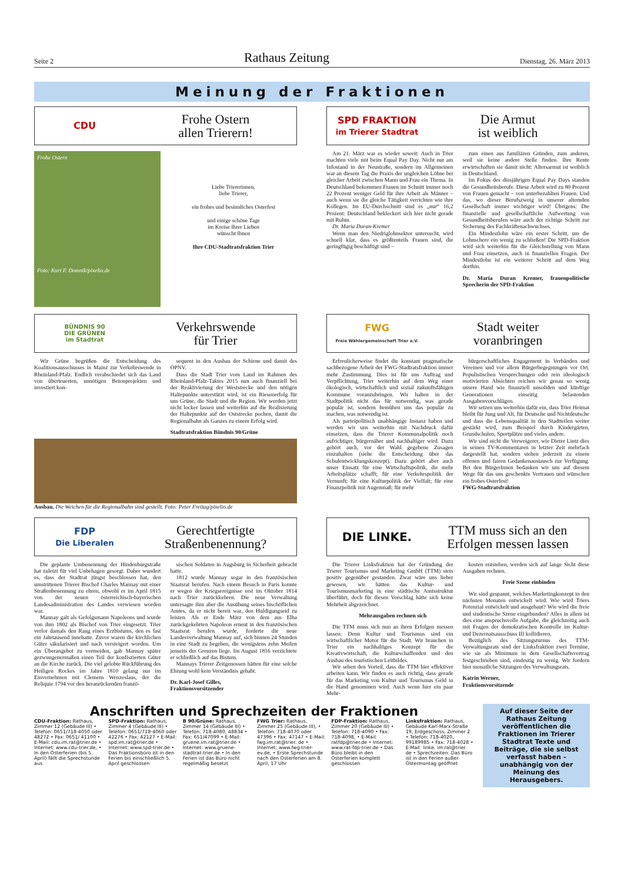Seite 2 Rathaus Zeitung Dienstag, 26. März 2013
Meinung der Fraktionen
CDU
Frohe Ostern
allen Trierern!
Frohe Ostern
Foto: Kurt F. Domnik/pixelio.de
Liebe Triererinnen,
liebe Trierer,
ein frohes und besinnliches Osterfest
und einige schöne Tage
im Kreise Ihrer Lieben
wünscht Ihnen
Ihre CDU-Stadtratsfraktion Trier
SPD FRAKTION
im Trierer Stadtrat
Die Armut
ist weiblich
Am 21. März war es wieder soweit: Auch in Trier machten viele mit beim Equal Pay Day. Nicht nur am Infostand in der Neustraße, sondern im Allgemeinen war an diesem Tag die Praxis der ungleichen Löhne bei gleicher Arbeit zwischen Mann und Frau ein Thema. In Deutschland bekommen Frauen im Schnitt immer noch 22 Prozent weniger Geld für ihre Arbeit als Männer – auch wenn sie die gleiche Tätigkeit verrichten wie ihre Kollegen. Im EU-Durchschnitt sind es „nur“ 16,2 Prozent: Deutschland bekleckert sich hier nicht gerade mit Ruhm.
Dr. Maria Duran-Kremer
Wenn man den Niedriglohnsektor untersucht, wird schnell klar, dass es größtenteils Frauen sind, die geringfügig beschäftigt sind –
zum einen aus familiären Gründen, zum anderen, weil sie keine andere Stelle finden. Ihre Rente erwirtschaften sie damit nicht: Altersarmut ist weiblich in Deutschland.
Im Fokus des diesjährigen Equal Pay Days standen die Gesundheitsberufe. Diese Arbeit wird zu 80 Prozent von Frauen gemacht – von unterbezahlten Frauen. Und das, wo dieser Berufszweig in unserer alternden Gesellschaft immer wichtiger wird! Übrigens: Die finanzielle und gesellschaftliche Aufwertung von Gesundheitsberufen wäre auch der richtige Schritt zur Sicherung des Fachkräftenachwuchses.
Ein Mindestlohn wäre ein erster Schritt, um die Lohnschere ein wenig zu schließen! Die SPD-Fraktion wird sich weiterhin für die Gleichstellung von Mann und Frau einsetzen, auch in finanziellen Fragen. Der Mindestlohn ist ein weiterer Schritt auf dem Weg dorthin.
Dr. Maria Duran Kremer, frauenpolitische Sprecherin der SPD-Fraktion
BÜNDNIS 90
DIE GRÜNEN
im Stadtrat
Verkehrswende
für Trier
Wir Grüne begrüßen die Entscheidung des Koalitionsausschusses in Mainz zur Verkehrswende in Rheinland-Pfalz. Endlich verabschiedet sich das Land von überteuerten, unnötigen Betonprojekten und investiert kon-
sequent in den Ausbau der Schiene und damit des ÖPNV.
Dass die Stadt Trier vom Land im Rahmen des Rheinland-Pfalz-Taktes 2015 nun auch finanziell bei der Reaktivierung der Weststrecke und den nötigen Haltepunkte unterstützt wird, ist ein Riesenerfolg für uns Grüne, die Stadt und die Region. Wir werden jetzt nicht locker lassen und weiterhin auf die Realisierung der Haltepunkte auf der Oststrecke pochen, damit die Regionalbahn als Ganzes zu einem Erfolg wird.
Stadtratsfraktion Bündnis 90/Grüne
Ausbau. Die Weichen für die Regionalbahn sind gestellt. Foto: Peter Freitag/pixelio.de
FWG
Freie Wählergemeinschaft Trier e.V.
Stadt weiter
voranbringen
Erfreulicherweise findet die konstant pragmatische sachbezogene Arbeit der FWG-Stadtratsfraktion immer mehr Zustimmung. Dies ist für uns Auftrag und Verpflichtung, Trier weiterhin auf dem Weg einer ökologisch, wirtschaftlich und sozial zukunftsfähigen Kommune voranzubringen. Wir halten in der Stadtpolitik nicht das für notwendig, was gerade populär ist, sondern bemühen uns das populär zu machen, was notwendig ist.
Als parteipolitisch unabhängige Instanz haben und werden wir uns weiterhin mit Nachdruck dafür einsetzen, dass die Trierer Kommunalpolitik noch aufrichtiger, bürgernäher und nachhaltiger wird. Dazu gehört auch, vor der Wahl gegebene Zusagen einzuhalten (siehe die Entscheidung über das Schulentwicklungskonzept). Dazu gehört aber auch unser Einsatz für eine Wirtschaftspolitik, die mehr Arbeitsplätze schafft; für eine Verkehrspolitik der Vernunft; für eine Kulturpolitik der Vielfalt; für eine Finanzpolitik mit Augenmaß; für mehr
bürgerschaftliches Engagement in Verbänden und Vereinen und vor allem Bürgerbegegnungen vor Ort. Populistischen Versprechungen oder rein ideologisch motivierten Absichten reichen wir genau so wenig unsere Hand wie finanziell unsoliden und künftige Generationen einseitig belastenden Ausgabenvorschlägen.
Wir setzen uns weiterhin dafür ein, dass Trier Heimat bleibt für Jung und Alt, für Deutsche und Nichtdeutsche und dass die Lebensqualität in den Stadtteilen weiter gestärkt wird, zum Beispiel durch Kindergärten, Grundschulen, Sportplätze und vieles andere.
Wir sind nicht die Verweigerer, wie Dieter Lintz dies in seinen TV-Kommentaren in letzter Zeit mehrfach dargestellt hat, sondern stehen jederzeit zu einem offenen und fairen Gedankenaustausch zur Verfügung. Bei den BürgerInnen bedanken wir uns auf diesem Wege für das uns geschenkte Vertrauen und wünschen ein frohes Osterfest!
FWG-Stadtratsfraktion
FDP
Die Liberalen
Gerechtfertigte
Straßenbenennung?
Die geplante Umbenennung der Hindenburgstraße hat zuletzt für viel Unbehagen gesorgt. Daher wundert es, dass der Stadtrat jüngst beschlossen hat, den umstrittenen Trierer Bischof Charles Mannay mit einer Straßenbenennung zu ehren, obwohl er im April 1815 von der neuen österreichisch-bayerischen Landesadministration des Landes verwiesen worden war.
Mannay galt als Gefolgsmann Napoleons und wurde von ihm 1802 als Bischof von Trier eingesetzt. Trier verlor damals den Rang eines Erzbistums, den es fast ein Jahrtausend innehatte. Zuvor waren die kirchlichen Güter säkularisiert und nach versteigert worden. Um ein Überangebot zu vermeiden, gab Mannay später gezwungenermaßen einen Teil der konfiszierten Güter an die Kirche zurück. Die viel gelobte Rückführung des Heiligen Rockes im Jahre 1810 gelang nur im Einvernehmen mit Clemens Wenzeslaus, der die Reliquie 1794 vor den heranrückenden franzö-
sischen Soldaten in Augsburg in Sicherheit gebracht hatte.
1812 wurde Mannay sogar in den französischen Staatsrat berufen. Nach einem Besuch in Paris konnte er wegen der Kriegsereignisse erst im Oktober 1814 nach Trier zurückkehren. Die neue Verwaltung untersagte ihm aber die Ausübung seines bischöflichen Amtes, da er nicht bereit war, den Huldigungseid zu leisten. Als er Ende März von dem aus Elba zurückgekehrten Napoleon erneut in den französischen Staatsrat berufen wurde, forderte die neue Landesverwaltung Mannay auf, sich binnen 24 Stunden in eine Stadt zu begeben, die wenigstens zehn Meilen jenseits der Grenzen liege. Im August 1816 verzichtete er schließlich auf das Bistum.
Mannays Trierer Zeitgenossen hätten für eine solche Ehrung wohl kein Verständnis gehabt.
Dr. Karl-Josef Gilles,
Fraktionsvorsitzender
DIE LINKE.
TTM muss sich an den
Erfolgen messen lassen
Die Trierer Linksfraktion hat der Gründung der Trierer Tourismus und Marketing GmbH (TTM) stets positiv gegenüber gestanden. Zwar wäre uns lieber gewesen, wir hätten das Kultur- und Tourismusmarketing in eine städtische Amtsstruktur überführt, doch für diesen Vorschlag hätte sich keine Mehrheit abgezeichnet.
Mehrausgaben rechnen sich
Die TTM muss sich nun an ihren Erfolgen messen lassen: Denn Kultur und Tourismus sind ein wirtschaftlicher Motor für die Stadt. Wir brauchen in Trier ein nachhaltiges Konzept für die Kreativwirtschaft, die Kulturschaffenden und den Ausbau des touristischen Leitbildes.
Wir sehen den Vorteil, dass die TTM hier effektiver arbeiten kann. Wir finden es auch richtig, dass gerade für das Marketing von Kultur und Tourismus Geld in die Hand genommen wird. Auch wenn hier ein paar Mehr-
kosten entstehen, werden sich auf lange Sicht diese Ausgaben rechnen.
Freie Szene einbinden
Wir sind gespannt, welches Marketingkonzept in den nächsten Monaten entwickelt wird. Wie wird Triers Potenzial entwickelt und ausgebaut? Wie wird die freie und studentische Szene eingebunden? Alles in allem ist dies eine anspruchsvolle Aufgabe, die gleichzeitig auch mit Fragen der demokratischen Kontrolle im Kultur- und Dezernatsausschuss III kollidieren.
Bezüglich des Sitzungsturnus des TTM-Verwaltungsrats sind der Linksfraktion zwei Termine, wie sie als Minimum in dem Gesellschaftsvertrag festgeschrieben sind, eindeutig zu wenig. Wir fordern hier monatliche Sitzungen des Verwaltungsrats.
Katrin Werner,
Fraktionsvorsitzende
Anschriften und Sprechzeiten der Fraktionen
CDU-Fraktion: Rathaus, Zimmer 12 (Gebäude III) • Telefon: 0651/718-4050 oder 48272 • Fax: 0651/ 41100 • E-Mail: cdu.im.rat@trier.de • Internet: www.cdu-trier.de, • In den Osterferien (bis 5. April) fällt die Sprechstunde aus
SPD-Fraktion: Rathaus, Zimmer 4 (Gebäude III) • Telefon: 0651/718-4060 oder 42276 • Fax: 42127 • E-Mail: spd.im.rat@trier.de • Internet: www.spd-trier.de • Das Fraktionsbüro ist in den Ferien bis einschließlich 5. April geschlossen
B 90/Grüne: Rathaus, Zimmer 14 (Gebäude III) • Telefon: 718-4080, 48834 • Fax: 651/47099 • E-Mail: gruene.im.rat@trier.de • Internet: www.gruene-stadtrat-trier.de • In den Ferien ist das Büro nicht regelmäßig besetzt
FWG Trier: Rathaus, Zimmer 25 (Gebäude III), • Telefon: 718-4070 oder 47396 • Fax: 47147 • E-Mail: fwg.im.rat@trier. de • Internet: www.fwg-trier-ev.de, • Erste Sprechstunde nach den Osterferien am 8. April, 17 Uhr
FDP-Fraktion: Rathaus, Zimmer 20 (Gebäude III) • Telefon: 718-4090 • Fax: 718-4098, • E-Mail: ratfdp@trier.de • Internet: www.rat-fdp-trier.de • Das Büro bleibt in den Osterferien komplett geschlossen
Linksfraktion: Rathaus, Gebäude Karl-Marx-Straße 19, Erdgeschoss, Zimmer 2 • Telefon: 718-4020, 99189985 • Fax: 718-4028 • E-Mail: linke. im.rat@trier. de • Sprechzeiten: Das Büro ist in den Ferien außer Ostermontag geöffnet
Auf dieser Seite der Rathaus Zeitung veröffentlichen die Fraktionen im Trierer Stadtrat Texte und Beiträge, die sie selbst verfasst haben – unabhängig von der Meinung des Herausgebers.